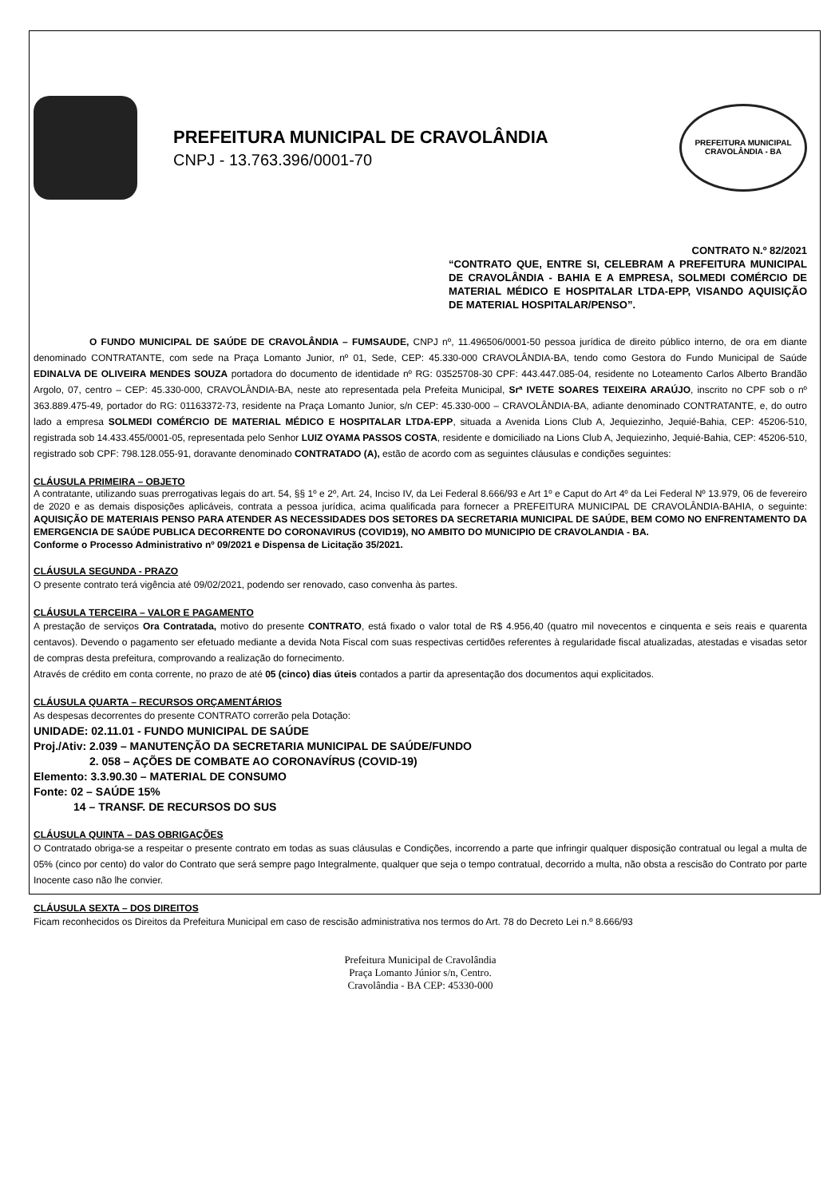PREFEITURA MUNICIPAL DE CRAVOLÂNDIA
CNPJ - 13.763.396/0001-70
PREFEITURA MUNICIPAL
CRAVOLÂNDIA - BA
CONTRATO N.º 82/2021
“CONTRATO QUE, ENTRE SI, CELEBRAM A PREFEITURA MUNICIPAL DE CRAVOLÂNDIA - BAHIA E A EMPRESA, SOLMEDI COMÉRCIO DE MATERIAL MÉDICO E HOSPITALAR LTDA-EPP, VISANDO AQUISIÇÃO DE MATERIAL HOSPITALAR/PENSO”.
O FUNDO MUNICIPAL DE SAÚDE DE CRAVOLÂNDIA – FUMSAUDE, CNPJ nº, 11.496506/0001-50 pessoa jurídica de direito público interno, de ora em diante denominado CONTRATANTE, com sede na Praça Lomanto Junior, nº 01, Sede, CEP: 45.330-000 CRAVOLÂNDIA-BA, tendo como Gestora do Fundo Municipal de Saúde EDINALVA DE OLIVEIRA MENDES SOUZA portadora do documento de identidade nº RG: 03525708-30 CPF: 443.447.085-04, residente no Loteamento Carlos Alberto Brandão Argolo, 07, centro – CEP: 45.330-000, CRAVOLÂNDIA-BA, neste ato representada pela Prefeita Municipal, Srª IVETE SOARES TEIXEIRA ARAÚJO, inscrito no CPF sob o nº 363.889.475-49, portador do RG: 01163372-73, residente na Praça Lomanto Junior, s/n CEP: 45.330-000 – CRAVOLÂNDIA-BA, adiante denominado CONTRATANTE, e, do outro lado a empresa SOLMEDI COMÉRCIO DE MATERIAL MÉDICO E HOSPITALAR LTDA-EPP, situada a Avenida Lions Club A, Jequiezinho, Jequié-Bahia, CEP: 45206-510, registrada sob 14.433.455/0001-05, representada pelo Senhor LUIZ OYAMA PASSOS COSTA, residente e domiciliado na Lions Club A, Jequiezinho, Jequié-Bahia, CEP: 45206-510, registrado sob CPF: 798.128.055-91, doravante denominado CONTRATADO (A), estão de acordo com as seguintes cláusulas e condições seguintes:
CLÁUSULA PRIMEIRA – OBJETO
A contratante, utilizando suas prerrogativas legais do art. 54, §§ 1º e 2º, Art. 24, Inciso IV, da Lei Federal 8.666/93 e Art 1º e Caput do Art 4º da Lei Federal Nº 13.979, 06 de fevereiro de 2020 e as demais disposições aplicáveis, contrata a pessoa jurídica, acima qualificada para fornecer a PREFEITURA MUNICIPAL DE CRAVOLÂNDIA-BAHIA, o seguinte: AQUISIÇÃO DE MATERIAIS PENSO PARA ATENDER AS NECESSIDADES DOS SETORES DA SECRETARIA MUNICIPAL DE SAÚDE, BEM COMO NO ENFRENTAMENTO DA EMERGENCIA DE SAÚDE PUBLICA DECORRENTE DO CORONAVIRUS (COVID19), NO AMBITO DO MUNICIPIO DE CRAVOLANDIA - BA.
Conforme o Processo Administrativo nº 09/2021 e Dispensa de Licitação 35/2021.
CLÁUSULA SEGUNDA - PRAZO
O presente contrato terá vigência até 09/02/2021, podendo ser renovado, caso convenha às partes.
CLÁUSULA TERCEIRA – VALOR E PAGAMENTO
A prestação de serviços Ora Contratada, motivo do presente CONTRATO, está fixado o valor total de R$ 4.956,40 (quatro mil novecentos e cinquenta e seis reais e quarenta centavos). Devendo o pagamento ser efetuado mediante a devida Nota Fiscal com suas respectivas certidões referentes à regularidade fiscal atualizadas, atestadas e visadas setor de compras desta prefeitura, comprovando a realização do fornecimento.
Através de crédito em conta corrente, no prazo de até 05 (cinco) dias úteis contados a partir da apresentação dos documentos aqui explicitados.
CLÁUSULA QUARTA – RECURSOS ORÇAMENTÁRIOS
As despesas decorrentes do presente CONTRATO correrão pela Dotação:
UNIDADE: 02.11.01 - FUNDO MUNICIPAL DE SAÚDE
Proj./Ativ: 2.039 – MANUTENÇÃO DA SECRETARIA MUNICIPAL DE SAÚDE/FUNDO
2. 058 – AÇÕES DE COMBATE AO CORONAVÍRUS (COVID-19)
Elemento: 3.3.90.30 – MATERIAL DE CONSUMO
Fonte: 02 – SAÚDE 15%
14 – TRANSF. DE RECURSOS DO SUS
CLÁUSULA QUINTA – DAS OBRIGAÇÕES
O Contratado obriga-se a respeitar o presente contrato em todas as suas cláusulas e Condições, incorrendo a parte que infringir qualquer disposição contratual ou legal a multa de 05% (cinco por cento) do valor do Contrato que será sempre pago Integralmente, qualquer que seja o tempo contratual, decorrido a multa, não obsta a rescisão do Contrato por parte Inocente caso não lhe convier.
CLÁUSULA SEXTA – DOS DIREITOS
Ficam reconhecidos os Direitos da Prefeitura Municipal em caso de rescisão administrativa nos termos do Art. 78 do Decreto Lei n.º 8.666/93
Prefeitura Municipal de Cravolândia
Praça Lomanto Júnior s/n, Centro.
Cravolândia - BA CEP: 45330-000